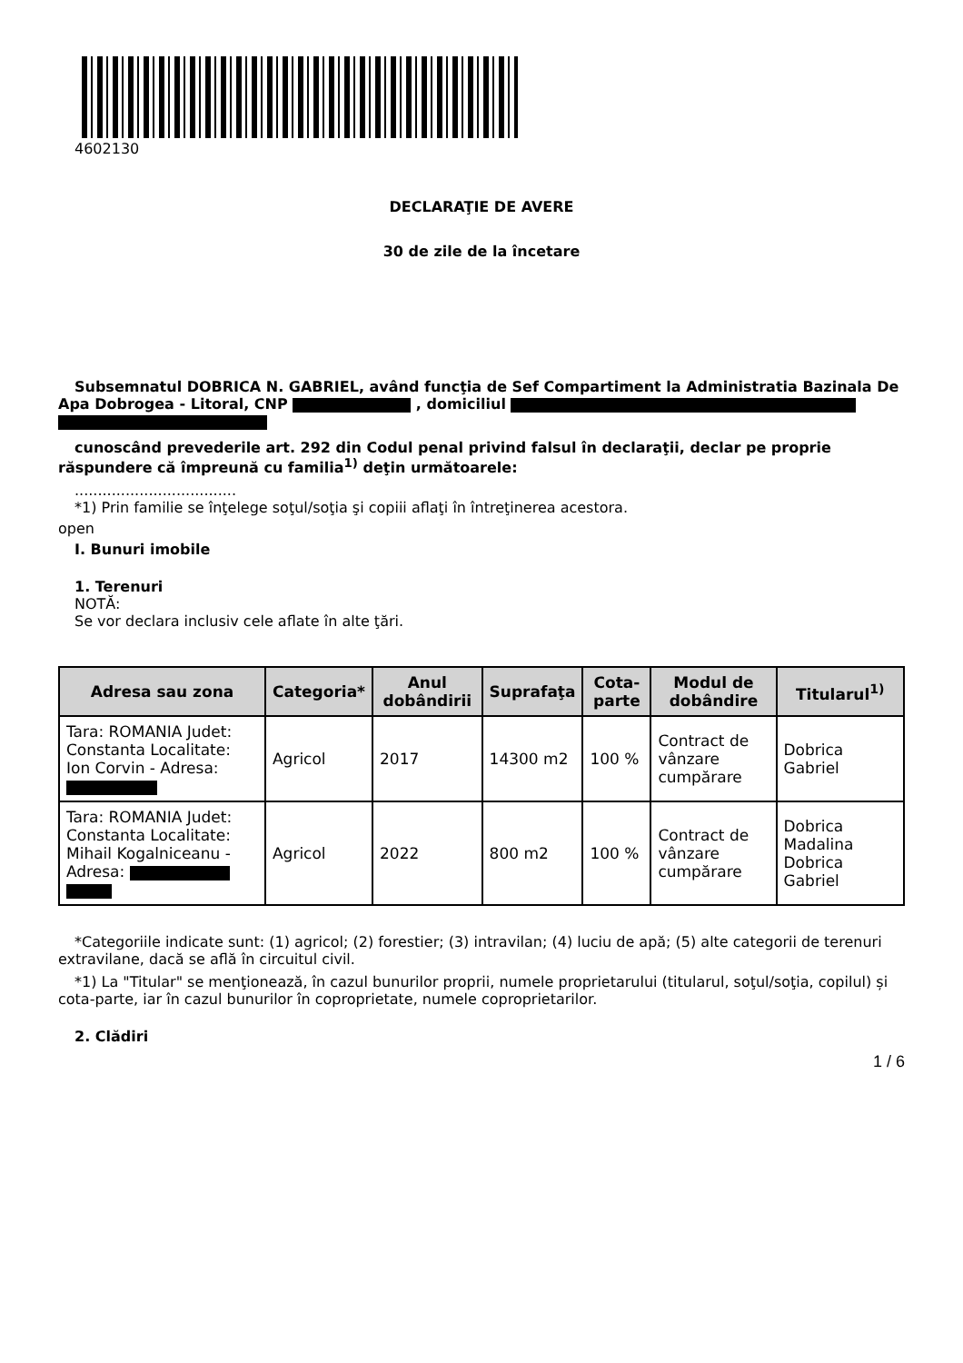4602130
DECLARAŢIE DE AVERE
30 de zile de la încetare
Subsemnatul DOBRICA N. GABRIEL, având funcţia de Sef Compartiment la Administratia Bazinala De Apa Dobrogea - Litoral, CNP , domiciliul
cunoscând prevederile art. 292 din Codul penal privind falsul în declaraţii, declar pe proprie răspundere că împreună cu familia<sup>1)</sup> deţin următoarele:
...................................
*1) Prin familie se înţelege soţul/soţia şi copiii aflaţi în întreţinerea acestora.
open
I. Bunuri imobile
1. Terenuri
NOTĂ:
Se vor declara inclusiv cele aflate în alte ţări.
| Adresa sau zona | Categoria* | Anul dobândirii | Suprafaţa | Cota-parte | Modul de dobândire | Titularul<sup>1)</sup> |
| --- | --- | --- | --- | --- | --- | --- |
| Tara: ROMANIA Judet: Constanta Localitate: Ion Corvin - Adresa: | Agricol | 2017 | 14300 m2 | 100 % | Contract de vânzare cumpărare | Dobrica Gabriel |
| Tara: ROMANIA Judet: Constanta Localitate: Mihail Kogalniceanu - Adresa: | Agricol | 2022 | 800 m2 | 100 % | Contract de vânzare cumpărare | Dobrica Madalina Dobrica Gabriel |
*Categoriile indicate sunt: (1) agricol; (2) forestier; (3) intravilan; (4) luciu de apă; (5) alte categorii de terenuri extravilane, dacă se află în circuitul civil.
*1) La "Titular" se menţionează, în cazul bunurilor proprii, numele proprietarului (titularul, soţul/soţia, copilul) și cota-parte, iar în cazul bunurilor în coproprietate, numele coproprietarilor.
2. Clădiri
1 / 6